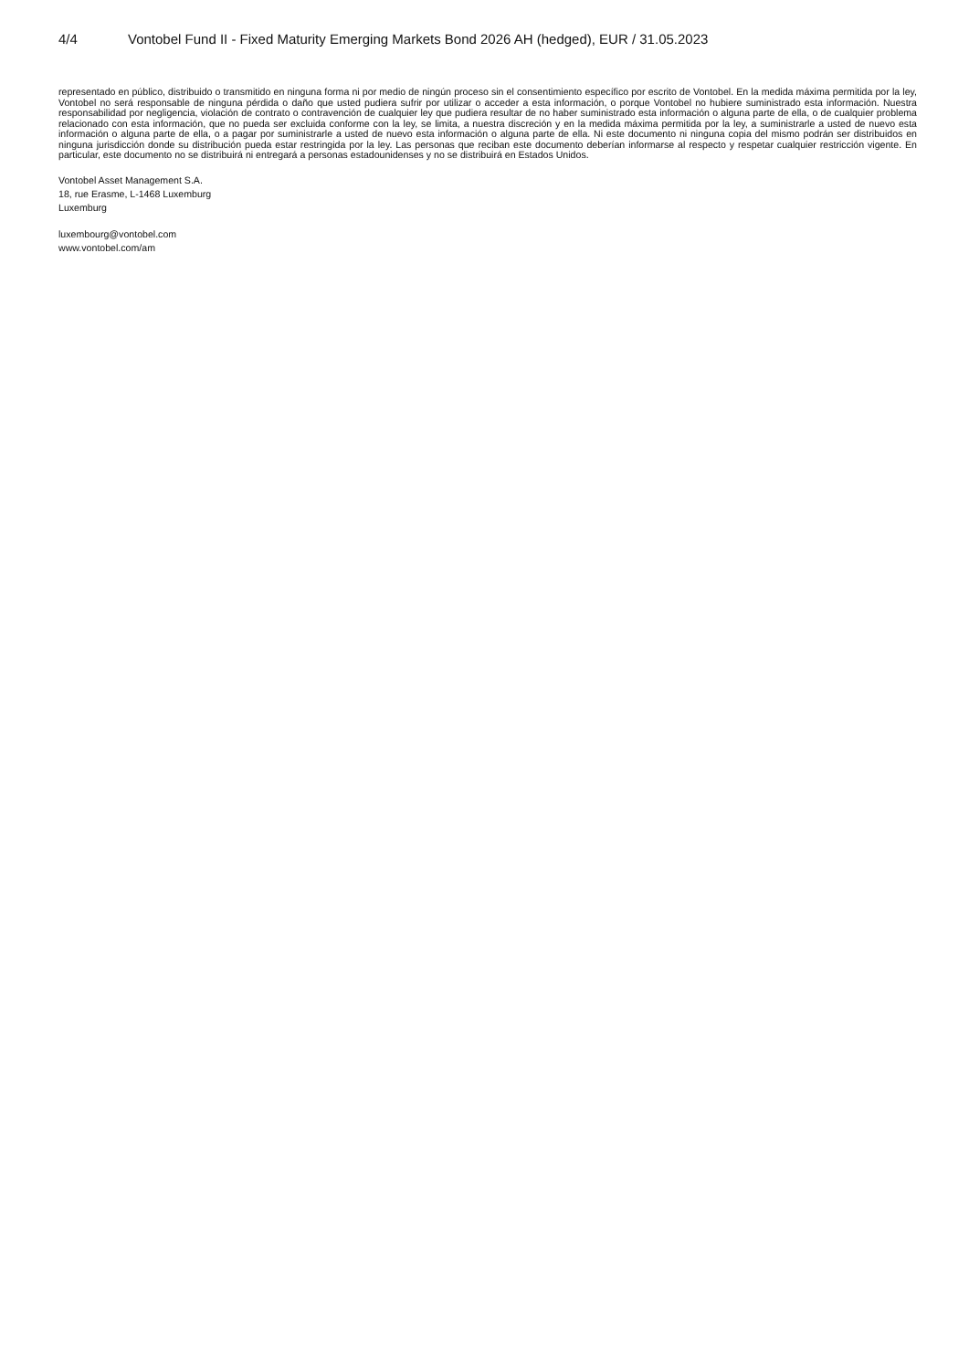4/4 Vontobel Fund II - Fixed Maturity Emerging Markets Bond 2026 AH (hedged), EUR / 31.05.2023
representado en público, distribuido o transmitido en ninguna forma ni por medio de ningún proceso sin el consentimiento específico por escrito de Vontobel. En la medida máxima permitida por la ley, Vontobel no será responsable de ninguna pérdida o daño que usted pudiera sufrir por utilizar o acceder a esta información, o porque Vontobel no hubiere suministrado esta información. Nuestra responsabilidad por negligencia, violación de contrato o contravención de cualquier ley que pudiera resultar de no haber suministrado esta información o alguna parte de ella, o de cualquier problema relacionado con esta información, que no pueda ser excluida conforme con la ley, se limita, a nuestra discreción y en la medida máxima permitida por la ley, a suministrarle a usted de nuevo esta información o alguna parte de ella, o a pagar por suministrarle a usted de nuevo esta información o alguna parte de ella. Ni este documento ni ninguna copia del mismo podrán ser distribuidos en ninguna jurisdicción donde su distribución pueda estar restringida por la ley. Las personas que reciban este documento deberían informarse al respecto y respetar cualquier restricción vigente. En particular, este documento no se distribuirá ni entregará a personas estadounidenses y no se distribuirá en Estados Unidos.
Vontobel Asset Management S.A.
18, rue Erasme, L-1468 Luxemburg
Luxemburg
luxembourg@vontobel.com
www.vontobel.com/am